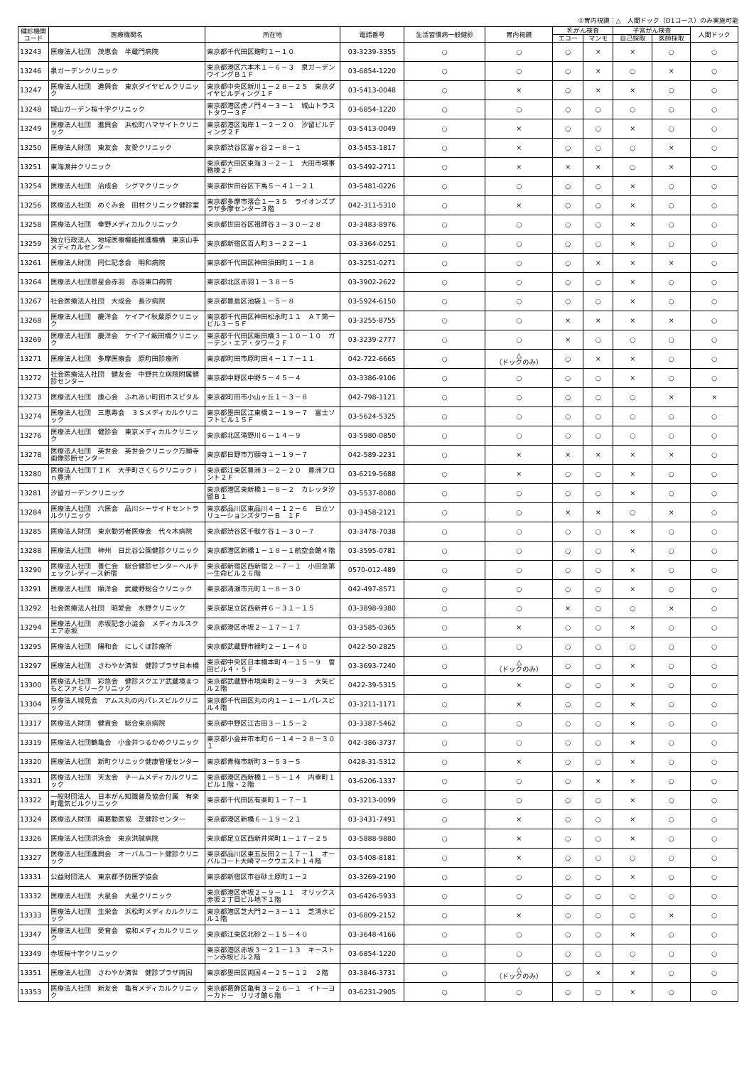①胃内視鏡：△　人間ドック（D1コース）のみ実施可能
| 健診機関コード | 医療機関名 | 所在地 | 電話番号 | 生活習慣病一般健診 | 胃内視鏡 | 乳がん検査 | | 子宮がん検査 | | 人間ドック |
| --- | --- | --- | --- | --- | --- | --- | --- | --- | --- | --- |
| | | | | | | エコー | マンモ | 自己採取 | 医師採取 | |
| 13243 | 医療法人社団 茂恵会 半蔵門病院 | 東京都千代田区麹町１－１０ | 03-3239-3355 | ○ | ○ | ○ | × | × | ○ | ○ |
| 13246 | 泉ガーデンクリニック | 東京都港区六本木１－６－３ 泉ガーデンウイングＢ１Ｆ | 03-6854-1220 | ○ | ○ | ○ | × | ○ | × | ○ |
| 13247 | 医療法人社団 進興会 東京ダイヤビルクリニック | 東京都中央区新川１－２８－２５ 東京ダイヤビルディング１Ｆ | 03-5413-0048 | ○ | × | ○ | × | × | ○ | ○ |
| 13248 | 城山ガーデン桜十字クリニック | 東京都港区虎ノ門４－３－１ 城山トラストタワー３Ｆ | 03-6854-1220 | ○ | ○ | ○ | ○ | ○ | ○ | ○ |
| 13249 | 医療法人社団 進興会 浜松町ハマサイトクリニック | 東京都港区海岸１－２－２０ 汐留ビルディング２Ｆ | 03-5413-0049 | ○ | × | ○ | ○ | × | ○ | ○ |
| 13250 | 医療法人財団 東友会 友愛クリニック | 東京都渋谷区富ヶ谷２－８－１ | 03-5453-1817 | ○ | × | ○ | ○ | ○ | × | ○ |
| 13251 | 東海渡井クリニック | 東京都大田区東海３－２－１ 大田市場事務棟２Ｆ | 03-5492-2711 | ○ | × | × | × | ○ | × | ○ |
| 13254 | 医療法人社団 治成会 シグマクリニック | 東京都世田谷区下馬５－４１－２１ | 03-5481-0226 | ○ | ○ | ○ | ○ | × | ○ | ○ |
| 13256 | 医療法人社団 めぐみ会 田村クリニック健診室 | 東京都多摩市落合１－３５ ライオンズプラザ多摩センター３階 | 042-311-5310 | ○ | × | ○ | ○ | × | ○ | ○ |
| 13258 | 医療法人社団 幸野メディカルクリニック | 東京都世田谷区祖師谷３－３０－２８ | 03-3483-8976 | ○ | ○ | ○ | ○ | × | ○ | ○ |
| 13259 | 独立行政法人 地域医療機能推進機構 東京山手メディカルセンター | 東京都新宿区百人町３－２２－１ | 03-3364-0251 | ○ | ○ | ○ | ○ | × | ○ | ○ |
| 13261 | 医療法人財団 同仁記念会 明和病院 | 東京都千代田区神田須田町１－１８ | 03-3251-0271 | ○ | ○ | ○ | × | × | × | ○ |
| 13264 | 医療法人社団景星会赤羽 赤羽東口病院 | 東京都北区赤羽１－３８－５ | 03-3902-2622 | ○ | ○ | ○ | ○ | × | ○ | ○ |
| 13267 | 社会医療法人社団 大成会 長汐病院 | 東京都豊島区池袋１－５－８ | 03-5924-6150 | ○ | ○ | ○ | ○ | × | ○ | ○ |
| 13268 | 医療法人社団 慶洋会 ケイアイ秋葉原クリニック | 東京都千代田区神田松永町１１ ＡＴ第一ビル３－５Ｆ | 03-3255-8755 | ○ | ○ | × | × | × | × | ○ |
| 13269 | 医療法人社団 慶洋会 ケイアイ飯田橋クリニック | 東京都千代田区飯田橋３－１０－１０ ガーデン・エア・タワー２Ｆ | 03-3239-2777 | ○ | ○ | × | ○ | ○ | ○ | ○ |
| 13271 | 医療法人社団 多摩医療会 原町田診療所 | 東京都町田市原町田４－１７－１１ | 042-722-6665 | ○ | △ （ドックのみ） | ○ | × | × | ○ | ○ |
| 13272 | 社会医療法人社団 健友会 中野共立病院附属健診センター | 東京都中野区中野５－４５－４ | 03-3386-9106 | ○ | ○ | ○ | ○ | × | ○ | ○ |
| 13273 | 医療法人社団 康心会 ふれあい町田ホスピタル | 東京都町田市小山ヶ丘１－３－８ | 042-798-1121 | ○ | ○ | ○ | ○ | ○ | × | × |
| 13274 | 医療法人社団 三恵寿会 ３Ｓメディカルクリニック | 東京都墨田区江東橋２－１９－７ 富士ソフトビル１５Ｆ | 03-5624-5325 | ○ | ○ | ○ | ○ | ○ | ○ | ○ |
| 13276 | 医療法人社団 健診会 東京メディカルクリニック | 東京都北区滝野川６－１４－９ | 03-5980-0850 | ○ | ○ | ○ | ○ | ○ | ○ | ○ |
| 13278 | 医療法人社団 英世会 英世会クリニック万願寺画像診断センター | 東京都日野市万願寺１－１９－７ | 042-589-2231 | ○ | × | × | × | × | × | ○ |
| 13280 | 医療法人社団ＴＩＫ 大手町さくらクリニックｉｎ豊洲 | 東京都江東区豊洲３－２－２０ 豊洲フロント２Ｆ | 03-6219-5688 | ○ | × | ○ | ○ | × | ○ | ○ |
| 13281 | 汐留ガーデンクリニック | 東京都港区東新橋１－８－２ カレッタ汐留Ｂ１ | 03-5537-8080 | ○ | ○ | ○ | ○ | × | ○ | ○ |
| 13284 | 医療法人社団 六医会 品川シーサイドセントラルクリニック | 東京都品川区東品川４－１２－６ 日立ソリューションズタワーＢ １Ｆ | 03-3458-2121 | ○ | ○ | × | × | ○ | × | ○ |
| 13285 | 医療法人財団 東京勤労者医療会 代々木病院 | 東京都渋谷区千駄ケ谷１－３０－７ | 03-3478-7038 | ○ | ○ | ○ | ○ | × | ○ | ○ |
| 13288 | 医療法人社団 神州 日比谷公園健診クリニック | 東京都港区新橋１－１８－１航空会館４階 | 03-3595-0781 | ○ | ○ | ○ | ○ | × | ○ | ○ |
| 13290 | 医療法人社団 善仁会 総合健診センターヘルチェックレディース新宿 | 東京都新宿区西新宿２－７－１ 小田急第一生命ビル２６階 | 0570-012-489 | ○ | ○ | ○ | ○ | × | ○ | ○ |
| 13291 | 医療法人社団 順洋会 武蔵野総合クリニック | 東京都清瀬市元町１－８－３０ | 042-497-8571 | ○ | ○ | ○ | ○ | × | ○ | ○ |
| 13292 | 社会医療法人社団 昭愛会 水野クリニック | 東京都足立区西新井６－３１－１５ | 03-3898-9380 | ○ | ○ | × | ○ | ○ | × | ○ |
| 13294 | 医療法人社団 赤坂記念小澁会 メディカルスクエア赤坂 | 東京都港区赤坂２－１７－１７ | 03-3585-0365 | ○ | × | ○ | ○ | × | ○ | ○ |
| 13295 | 医療法人社団 陽和会 にしくぼ診療所 | 東京都武蔵野市緑町２－１－４０ | 0422-50-2825 | ○ | ○ | ○ | ○ | ○ | ○ | ○ |
| 13297 | 医療法人社団 さわやか済世 健診プラザ日本橋 | 東京都中央区日本橋本町４－１５－９ 曽田ビル４・５Ｆ | 03-3693-7240 | ○ | △ （ドックのみ） | ○ | ○ | × | ○ | ○ |
| 13300 | 医療法人社団 彩悠会 健診スクエア武蔵境まつもとファミリークリニック | 東京都武蔵野市境南町２－９－３ 大矢ビル２階 | 0422-39-5315 | ○ | × | ○ | ○ | × | ○ | ○ |
| 13304 | 医療法人城見会 アムス丸の内パレスビルクリニック | 東京都千代田区丸の内１－１－１パレスビル４階 | 03-3211-1171 | ○ | × | ○ | ○ | × | ○ | ○ |
| 13317 | 医療法人財団 健貢会 総合東京病院 | 東京都中野区江古田３－１５－２ | 03-3387-5462 | ○ | ○ | ○ | ○ | × | ○ | ○ |
| 13319 | 医療法人社団鶴亀会 小金井つるかめクリニック | 東京都小金井市本町６－１４－２８－３０１ | 042-386-3737 | ○ | ○ | ○ | ○ | × | ○ | ○ |
| 13320 | 医療法人社団 新町クリニック健康管理センター | 東京都青梅市新町３－５３－５ | 0428-31-5312 | ○ | × | ○ | ○ | × | ○ | ○ |
| 13321 | 医療法人社団 天太会 チームメディカルクリニック | 東京都港区西新橋１－５－１４ 内幸町１ビル１階・２階 | 03-6206-1337 | ○ | ○ | ○ | × | × | ○ | ○ |
| 13322 | 一般財団法人 日本がん知識普及協会付属 有楽町電気ビルクリニック | 東京都千代田区有楽町１－７－１ | 03-3213-0099 | ○ | ○ | ○ | ○ | × | ○ | ○ |
| 13324 | 医療法人財団 南葛勤医協 芝健診センター | 東京都港区新橋６－１９－２１ | 03-3431-7491 | ○ | × | ○ | ○ | × | ○ | ○ |
| 13326 | 医療法人社団洪泳会 東京洪誠病院 | 東京都足立区西新井栄町１－１７－２５ | 03-5888-9880 | ○ | × | ○ | ○ | × | ○ | ○ |
| 13327 | 医療法人社団進興会 オーバルコート健診クリニック | 東京都品川区東五反田２－１７－１ オーバルコート大崎マークウエスト１４階 | 03-5408-8181 | ○ | × | ○ | ○ | ○ | ○ | ○ |
| 13331 | 公益財団法人 東京都予防医学協会 | 東京都新宿区市谷砂土原町１－２ | 03-3269-2190 | ○ | ○ | ○ | ○ | × | ○ | ○ |
| 13332 | 医療法人社団 大星会 大星クリニック | 東京都港区赤坂２－９－１１ オリックス赤坂２丁目ビル地下１階 | 03-6426-5933 | ○ | ○ | ○ | ○ | ○ | ○ | ○ |
| 13333 | 医療法人社団 生栄会 浜松町メディカルクリニック | 東京都港区芝大門２－３－１１ 芝清水ビル１階 | 03-6809-2152 | ○ | × | ○ | ○ | ○ | × | ○ |
| 13347 | 医療法人社団 愛育会 協和メディカルクリニック | 東京都江東区北砂２－１５－４０ | 03-3648-4166 | ○ | ○ | ○ | ○ | × | ○ | ○ |
| 13349 | 赤坂桜十字クリニック | 東京都港区赤坂３－２１－１３ キーストーン赤坂ビル２階 | 03-6854-1220 | ○ | ○ | ○ | ○ | ○ | ○ | ○ |
| 13351 | 医療法人社団 さわやか済世 健診プラザ両国 | 東京都墨田区両国４－２５－１２ ２階 | 03-3846-3731 | ○ | △ （ドックのみ） | ○ | × | × | ○ | ○ |
| 13353 | 医療法人社団 新友会 亀有メディカルクリニック | 東京都葛飾区亀有３－２６－１ イトーヨーカドー リリオ館６階 | 03-6231-2905 | ○ | ○ | ○ | ○ | × | ○ | ○ |